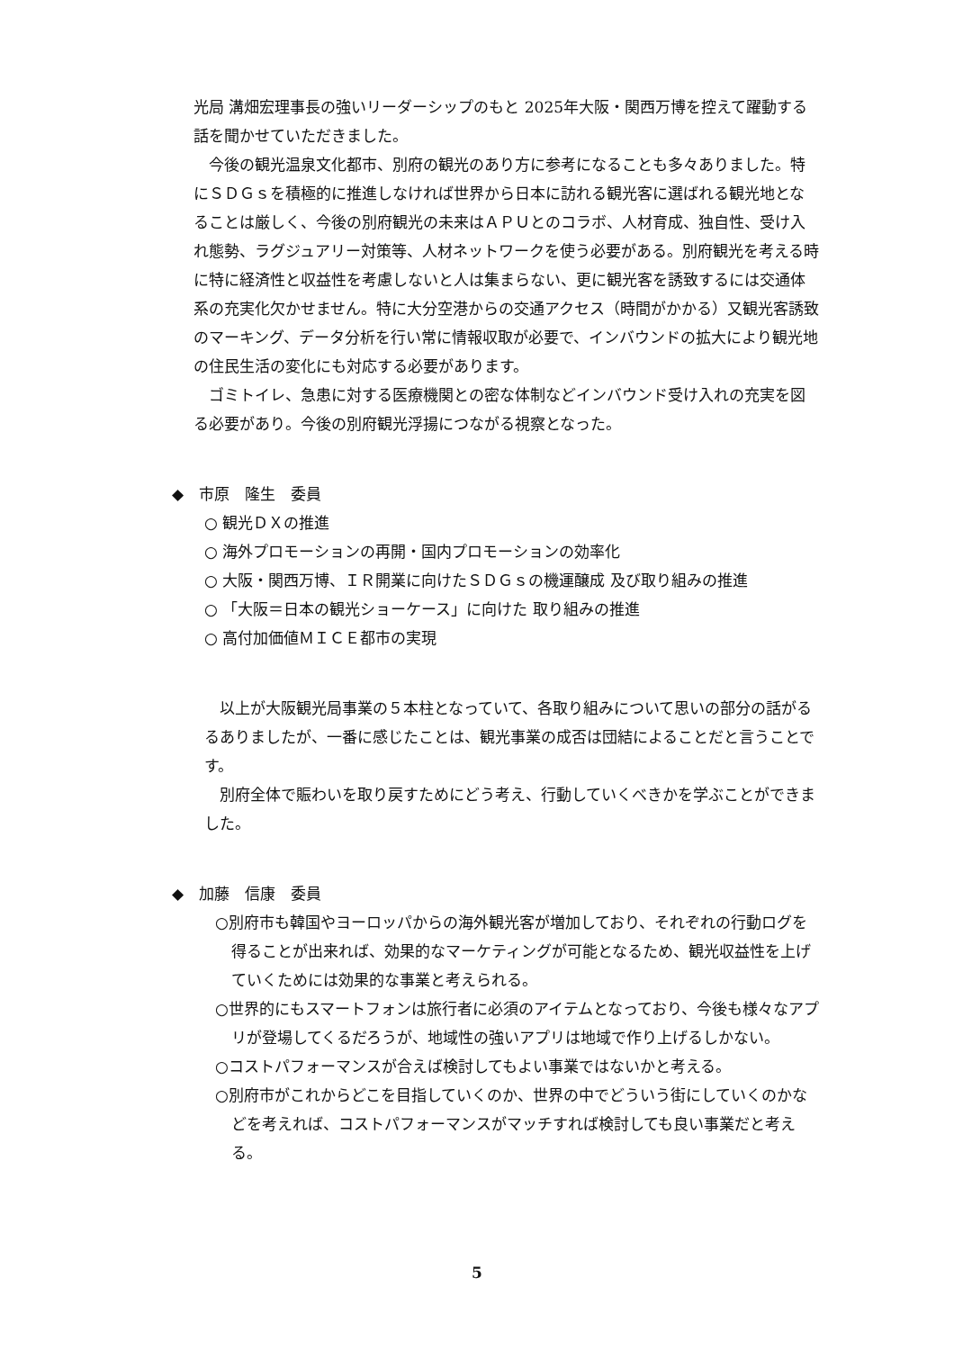光局 溝畑宏理事長の強いリーダーシップのもと 2025年大阪・関西万博を控えて躍動する話を聞かせていただきました。
今後の観光温泉文化都市、別府の観光のあり方に参考になることも多々ありました。特にＳＤＧｓを積極的に推進しなければ世界から日本に訪れる観光客に選ばれる観光地となることは厳しく、今後の別府観光の未来はＡＰＵとのコラボ、人材育成、独自性、受け入れ態勢、ラグジュアリー対策等、人材ネットワークを使う必要がある。別府観光を考える時に特に経済性と収益性を考慮しないと人は集まらない、更に観光客を誘致するには交通体系の充実化欠かせません。特に大分空港からの交通アクセス（時間がかかる）又観光客誘致のマーキング、データ分析を行い常に情報収取が必要で、インバウンドの拡大により観光地の住民生活の変化にも対応する必要があります。
ゴミトイレ、急患に対する医療機関との密な体制などインバウンド受け入れの充実を図る必要があり。今後の別府観光浮揚につながる視察となった。
◆　市原　隆生　委員
○ 観光ＤＸの推進
○ 海外プロモーションの再開・国内プロモーションの効率化
○ 大阪・関西万博、ＩＲ開業に向けたＳＤＧｓの機運醸成 及び取り組みの推進
○ 「大阪＝日本の観光ショーケース」に向けた 取り組みの推進
○ 高付加価値ＭＩＣＥ都市の実現
以上が大阪観光局事業の５本柱となっていて、各取り組みについて思いの部分の話がるるありましたが、一番に感じたことは、観光事業の成否は団結によることだと言うことです。
別府全体で賑わいを取り戻すためにどう考え、行動していくべきかを学ぶことができました。
◆　加藤　信康　委員
○別府市も韓国やヨーロッパからの海外観光客が増加しており、それぞれの行動ログを得ることが出来れば、効果的なマーケティングが可能となるため、観光収益性を上げていくためには効果的な事業と考えられる。
○世界的にもスマートフォンは旅行者に必須のアイテムとなっており、今後も様々なアプリが登場してくるだろうが、地域性の強いアプリは地域で作り上げるしかない。
○コストパフォーマンスが合えば検討してもよい事業ではないかと考える。
○別府市がこれからどこを目指していくのか、世界の中でどういう街にしていくのかなどを考えれば、コストパフォーマンスがマッチすれば検討しても良い事業だと考える。
5